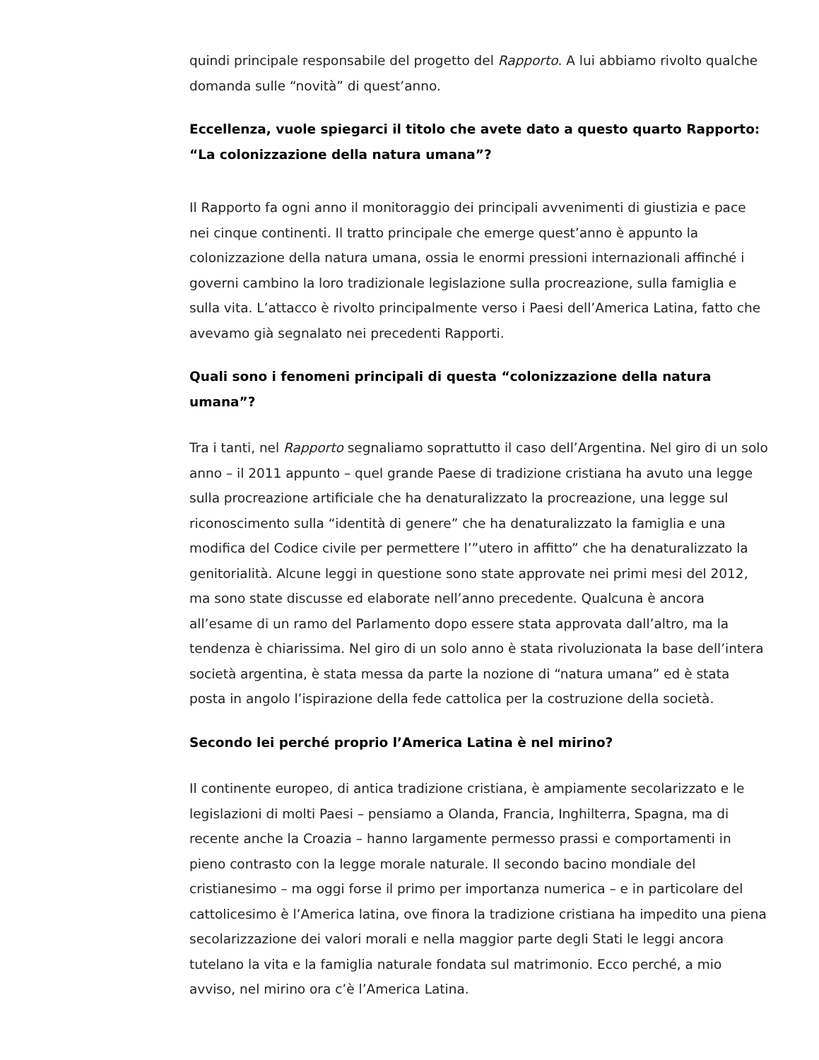quindi principale responsabile del progetto del Rapporto. A lui abbiamo rivolto qualche domanda sulle “novità” di quest’anno.
Eccellenza, vuole spiegarci il titolo che avete dato a questo quarto Rapporto: “La colonizzazione della natura umana”?
Il Rapporto fa ogni anno il monitoraggio dei principali avvenimenti di giustizia e pace nei cinque continenti. Il tratto principale che emerge quest’anno è appunto la colonizzazione della natura umana, ossia le enormi pressioni internazionali affinché i governi cambino la loro tradizionale legislazione sulla procreazione, sulla famiglia e sulla vita. L’attacco è rivolto principalmente verso i Paesi dell’America Latina, fatto che avevamo già segnalato nei precedenti Rapporti.
Quali sono i fenomeni principali di questa “colonizzazione della natura umana”?
Tra i tanti, nel Rapporto segnaliamo soprattutto il caso dell’Argentina. Nel giro di un solo anno – il 2011 appunto – quel grande Paese di tradizione cristiana ha avuto una legge sulla procreazione artificiale che ha denaturalizzato la procreazione, una legge sul riconoscimento sulla “identità di genere” che ha denaturalizzato la famiglia e una modifica del Codice civile per permettere l’”utero in affitto” che ha denaturalizzato la genitorialità. Alcune leggi in questione sono state approvate nei primi mesi del 2012, ma sono state discusse ed elaborate nell’anno precedente. Qualcuna è ancora all’esame di un ramo del Parlamento dopo essere stata approvata dall’altro, ma la tendenza è chiarissima. Nel giro di un solo anno è stata rivoluzionata la base dell’intera società argentina, è stata messa da parte la nozione di “natura umana” ed è stata posta in angolo l’ispirazione della fede cattolica per la costruzione della società.
Secondo lei perché proprio l’America Latina è nel mirino?
Il continente europeo, di antica tradizione cristiana, è ampiamente secolarizzato e le legislazioni di molti Paesi – pensiamo a Olanda, Francia, Inghilterra, Spagna, ma di recente anche la Croazia – hanno largamente permesso prassi e comportamenti in pieno contrasto con la legge morale naturale. Il secondo bacino mondiale del cristianesimo – ma oggi forse il primo per importanza numerica – e in particolare del cattolicesimo è l’America latina, ove finora la tradizione cristiana ha impedito una piena secolarizzazione dei valori morali e nella maggior parte degli Stati le leggi ancora tutelano la vita e la famiglia naturale fondata sul matrimonio. Ecco perché, a mio avviso, nel mirino ora c’è l’America Latina.